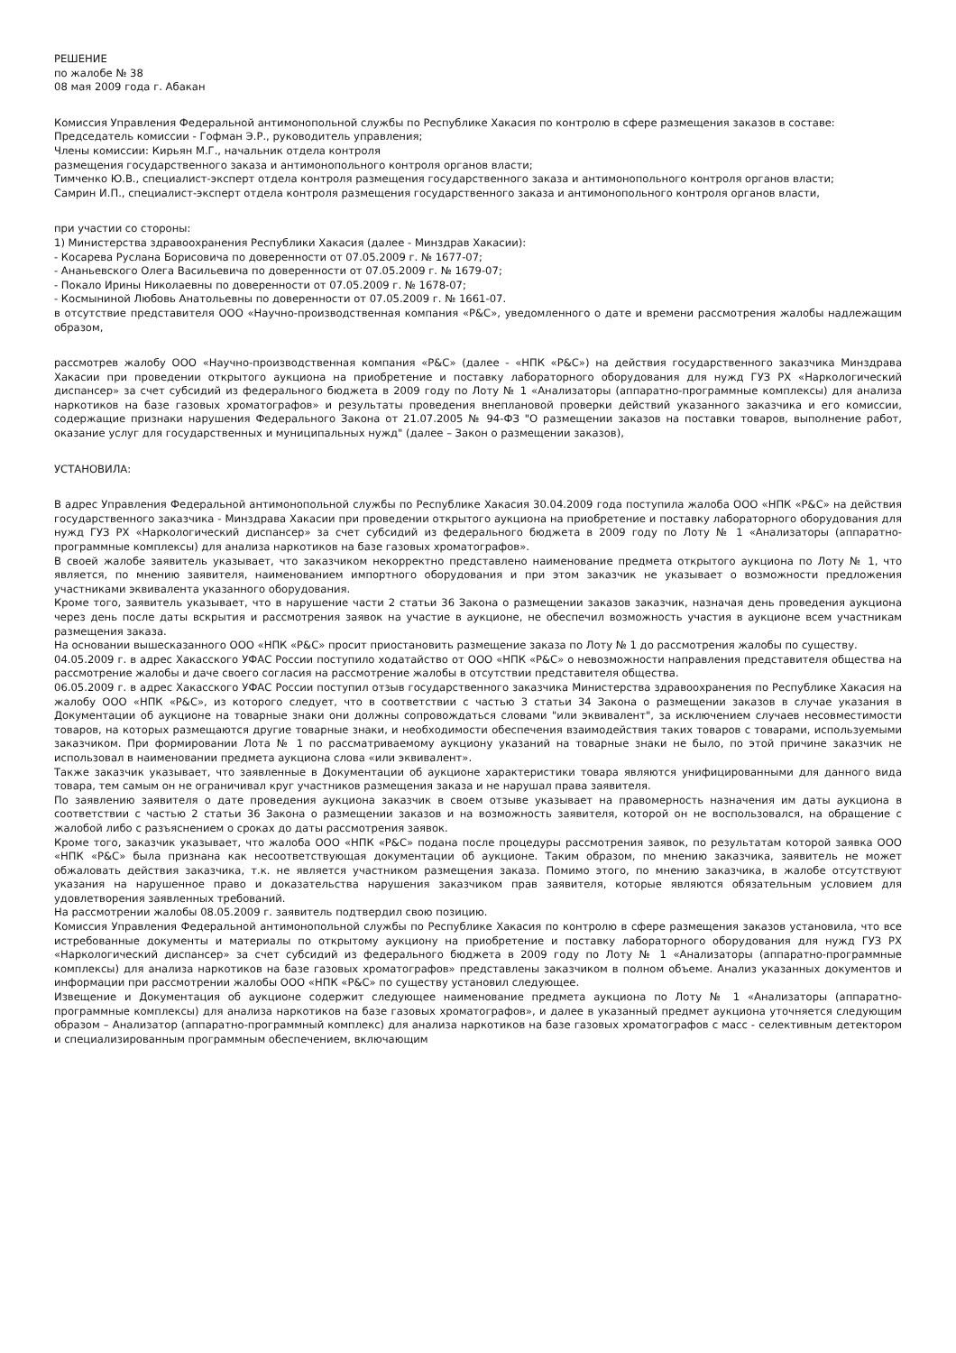РЕШЕНИЕ
по жалобе № 38
08 мая 2009 года г. Абакан
Комиссия Управления Федеральной антимонопольной службы по Республике Хакасия по контролю в сфере размещения заказов в составе:
Председатель комиссии - Гофман Э.Р., руководитель управления;
Члены комиссии: Кирьян М.Г., начальник отдела контроля
размещения государственного заказа и антимонопольного контроля органов власти;
Тимченко Ю.В., специалист-эксперт отдела контроля размещения государственного заказа и антимонопольного контроля органов власти;
Самрин И.П., специалист-эксперт отдела контроля размещения государственного заказа и антимонопольного контроля органов власти,
при участии со стороны:
1) Министерства здравоохранения Республики Хакасия (далее - Минздрав Хакасии):
- Косарева Руслана Борисовича по доверенности от 07.05.2009 г. № 1677-07;
- Ананьевского Олега Васильевича по доверенности от 07.05.2009 г. № 1679-07;
- Покало Ирины Николаевны по доверенности от 07.05.2009 г. № 1678-07;
- Космыниной Любовь Анатольевны по доверенности от 07.05.2009 г. № 1661-07.
в отсутствие представителя ООО «Научно-производственная компания «Р&С», уведомленного о дате и времени рассмотрения жалобы надлежащим образом,
рассмотрев жалобу ООО «Научно-производственная компания «Р&С» (далее - «НПК «Р&С») на действия государственного заказчика Минздрава Хакасии при проведении открытого аукциона на приобретение и поставку лабораторного оборудования для нужд ГУЗ РХ «Наркологический диспансер» за счет субсидий из федерального бюджета в 2009 году по Лоту № 1 «Анализаторы (аппаратно-программные комплексы) для анализа наркотиков на базе газовых хроматографов» и результаты проведения внеплановой проверки действий указанного заказчика и его комиссии, содержащие признаки нарушения Федерального Закона от 21.07.2005 № 94-ФЗ "О размещении заказов на поставки товаров, выполнение работ, оказание услуг для государственных и муниципальных нужд" (далее – Закон о размещении заказов),
УСТАНОВИЛА:
В адрес Управления Федеральной антимонопольной службы по Республике Хакасия 30.04.2009 года поступила жалоба ООО «НПК «Р&С» на действия государственного заказчика - Минздрава Хакасии при проведении открытого аукциона на приобретение и поставку лабораторного оборудования для нужд ГУЗ РХ «Наркологический диспансер» за счет субсидий из федерального бюджета в 2009 году по Лоту № 1 «Анализаторы (аппаратно-программные комплексы) для анализа наркотиков на базе газовых хроматографов».
В своей жалобе заявитель указывает, что заказчиком некорректно представлено наименование предмета открытого аукциона по Лоту № 1, что является, по мнению заявителя, наименованием импортного оборудования и при этом заказчик не указывает о возможности предложения участниками эквивалента указанного оборудования.
Кроме того, заявитель указывает, что в нарушение части 2 статьи 36 Закона о размещении заказов заказчик, назначая день проведения аукциона через день после даты вскрытия и рассмотрения заявок на участие в аукционе, не обеспечил возможность участия в аукционе всем участникам размещения заказа.
На основании вышесказанного ООО «НПК «Р&С» просит приостановить размещение заказа по Лоту № 1 до рассмотрения жалобы по существу.
04.05.2009 г. в адрес Хакасского УФАС России поступило ходатайство от ООО «НПК «Р&С» о невозможности направления представителя общества на рассмотрение жалобы и даче своего согласия на рассмотрение жалобы в отсутствии представителя общества.
06.05.2009 г. в адрес Хакасского УФАС России поступил отзыв государственного заказчика Министерства здравоохранения по Республике Хакасия на жалобу ООО «НПК «Р&С», из которого следует, что в соответствии с частью 3 статьи 34 Закона о размещении заказов в случае указания в Документации об аукционе на товарные знаки они должны сопровождаться словами "или эквивалент", за исключением случаев несовместимости товаров, на которых размещаются другие товарные знаки, и необходимости обеспечения взаимодействия таких товаров с товарами, используемыми заказчиком. При формировании Лота № 1 по рассматриваемому аукциону указаний на товарные знаки не было, по этой причине заказчик не использовал в наименовании предмета аукциона слова «или эквивалент».
Также заказчик указывает, что заявленные в Документации об аукционе характеристики товара являются унифицированными для данного вида товара, тем самым он не ограничивал круг участников размещения заказа и не нарушал права заявителя.
По заявлению заявителя о дате проведения аукциона заказчик в своем отзыве указывает на правомерность назначения им даты аукциона в соответствии с частью 2 статьи 36 Закона о размещении заказов и на возможность заявителя, которой он не воспользовался, на обращение с жалобой либо с разъяснением о сроках до даты рассмотрения заявок.
Кроме того, заказчик указывает, что жалоба ООО «НПК «Р&С» подана после процедуры рассмотрения заявок, по результатам которой заявка ООО «НПК «Р&С» была признана как несоответствующая документации об аукционе. Таким образом, по мнению заказчика, заявитель не может обжаловать действия заказчика, т.к. не является участником размещения заказа. Помимо этого, по мнению заказчика, в жалобе отсутствуют указания на нарушенное право и доказательства нарушения заказчиком прав заявителя, которые являются обязательным условием для удовлетворения заявленных требований.
На рассмотрении жалобы 08.05.2009 г. заявитель подтвердил свою позицию.
Комиссия Управления Федеральной антимонопольной службы по Республике Хакасия по контролю в сфере размещения заказов установила, что все истребованные документы и материалы по открытому аукциону на приобретение и поставку лабораторного оборудования для нужд ГУЗ РХ «Наркологический диспансер» за счет субсидий из федерального бюджета в 2009 году по Лоту № 1 «Анализаторы (аппаратно-программные комплексы) для анализа наркотиков на базе газовых хроматографов» представлены заказчиком в полном объеме. Анализ указанных документов и информации при рассмотрении жалобы ООО «НПК «Р&С» по существу установил следующее.
Извещение и Документация об аукционе содержит следующее наименование предмета аукциона по Лоту № 1 «Анализаторы (аппаратно-программные комплексы) для анализа наркотиков на базе газовых хроматографов», и далее в указанный предмет аукциона уточняется следующим образом – Анализатор (аппаратно-программный комплекс) для анализа наркотиков на базе газовых хроматографов с масс - селективным детектором и специализированным программным обеспечением, включающим